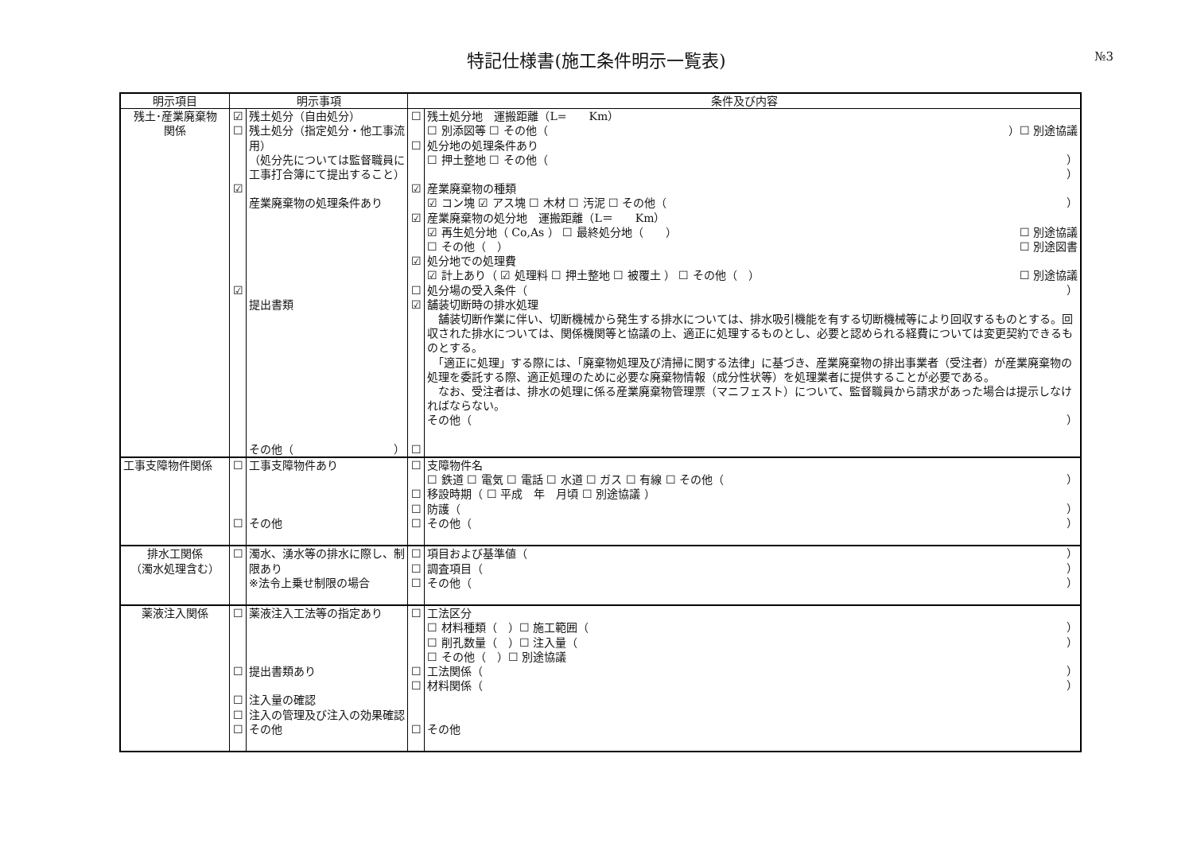特記仕様書(施工条件明示一覧表)
№3
| 明示項目 | 明示事項 | | 条件及び内容 | |
| --- | --- | --- | --- | --- |
| 残土･産業廃棄物 関係 | ☑ ☐ ☑ ☑ | 残土処分（自由処分） 残土処分（指定処分・他工事流用） （処分先については監督職員に工事打合簿にて提出すること） 産業廃棄物の処理条件あり 提出書類 その他（ ） | ☐ ☐ ☑ ☑ ☑ ☐ ☑ ☐ | 残土処分地 運搬距離（L= Km） ☐ 別添図等 ☐ その他（ ）☐ 別途協議 処分地の処理条件あり ☐ 押土整地 ☐ その他（ ） ） 産業廃棄物の種類 ☑ コン塊 ☑ アス塊 ☐ 木材 ☐ 汚泥 ☐ その他（ ） 産業廃棄物の処分地 運搬距離（L＝ Km） ☑ 再生処分地（ Co,As ） ☐ 最終処分地（ ） ☐ 別途協議 ☐ その他（ ） ☐ 別途図書 処分地での処理費 ☑ 計上あり（ ☑ 処理料 ☐ 押土整地 ☐ 被覆土 ） ☐ その他（ ） ☐ 別途協議 処分場の受入条件（ ） 舗装切断時の排水処理 舗装切断作業に伴い、切断機械から発生する排水については、排水吸引機能を有する切断機械等により回収するものとする。回収された排水については、関係機関等と協議の上、適正に処理するものとし、必要と認められる経費については変更契約できるものとする。 「適正に処理」する際には、「廃棄物処理及び清掃に関する法律」に基づき、産業廃棄物の排出事業者（受注者）が産業廃棄物の処理を委託する際、適正処理のために必要な廃棄物情報（成分性状等）を処理業者に提供することが必要である。 なお、受注者は、排水の処理に係る産業廃棄物管理票（マニフェスト）について、監督職員から請求があった場合は提示しなければならない。 その他（ ） |
| 工事支障物件関係 | ☐ ☐ | 工事支障物件あり その他 | ☐ ☐ ☐ ☐ | 支障物件名 ☐ 鉄道 ☐ 電気 ☐ 電話 ☐ 水道 ☐ ガス ☐ 有線 ☐ その他（ ） 移設時期（ ☐ 平成 年 月頃 ☐ 別途協議 ） 防護（ ） その他（ ） |
| 排水工関係 （濁水処理含む） | ☐ | 濁水、湧水等の排水に際し、制限あり ※法令上乗せ制限の場合 | ☐ ☐ ☐ | 項目および基準値（ ） 調査項目（ ） その他（ ） |
| 薬液注入関係 | ☐ ☐ ☐ ☐ ☐ | 薬液注入工法等の指定あり 提出書類あり 注入量の確認 注入の管理及び注入の効果確認 その他 | ☐ ☐ ☐ ☐ | 工法区分 ☐ 材料種類（ ）☐ 施工範囲（ ） ☐ 削孔数量（ ）☐ 注入量（ ） ☐ その他（ ）☐ 別途協議 工法関係（ ） 材料関係（ ） その他 |